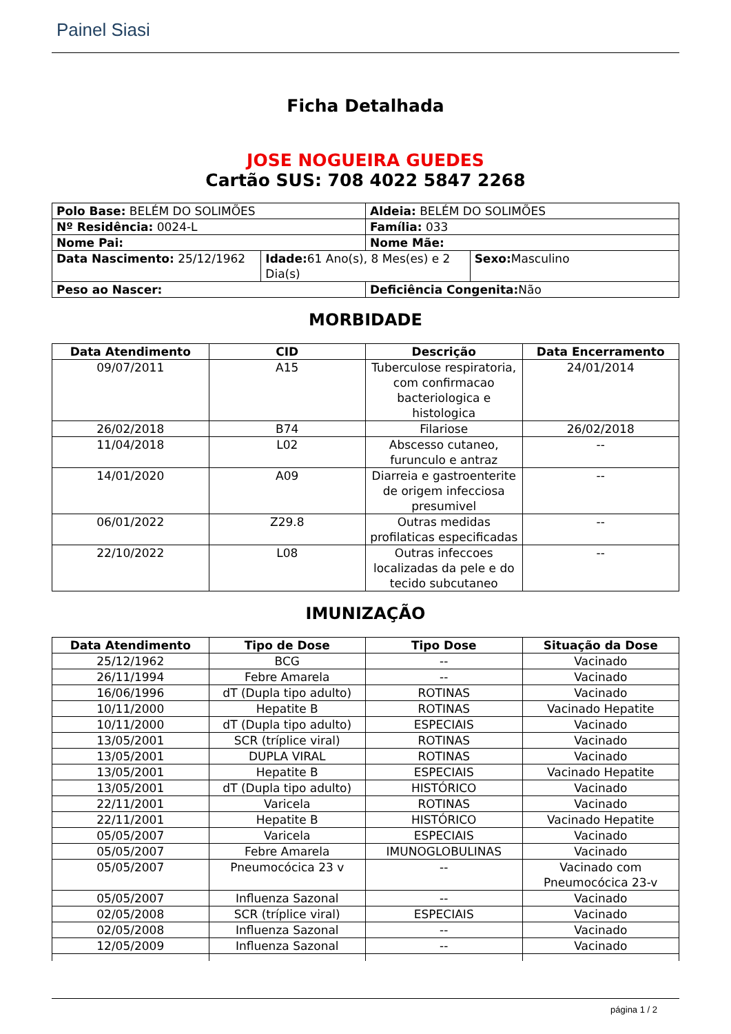Painel Siasi
Ficha Detalhada
JOSE NOGUEIRA GUEDES
Cartão SUS: 708 4022 5847 2268
| Polo Base: BELÉM DO SOLIMÕES | | Aldeia: BELÉM DO SOLIMÕES | |
| Nº Residência: 0024-L | | Família: 033 | |
| Nome Pai: | | Nome Mãe: | |
| Data Nascimento: 25/12/1962 | Idade: 61 Ano(s), 8 Mes(es) e 2 Dia(s) | | Sexo: Masculino |
| Peso ao Nascer: | | Deficiência Congenita: Não | |
MORBIDADE
| Data Atendimento | CID | Descrição | Data Encerramento |
| --- | --- | --- | --- |
| 09/07/2011 | A15 | Tuberculose respiratoria, com confirmacao bacteriologica e histologica | 24/01/2014 |
| 26/02/2018 | B74 | Filariose | 26/02/2018 |
| 11/04/2018 | L02 | Abscesso cutaneo, furunculo e antraz | -- |
| 14/01/2020 | A09 | Diarreia e gastroenterite de origem infecciosa presumivel | -- |
| 06/01/2022 | Z29.8 | Outras medidas profilaticas especificadas | -- |
| 22/10/2022 | L08 | Outras infeccoes localizadas da pele e do tecido subcutaneo | -- |
IMUNIZAÇÃO
| Data Atendimento | Tipo de Dose | Tipo Dose | Situação da Dose |
| --- | --- | --- | --- |
| 25/12/1962 | BCG | -- | Vacinado |
| 26/11/1994 | Febre Amarela | -- | Vacinado |
| 16/06/1996 | dT (Dupla tipo adulto) | ROTINAS | Vacinado |
| 10/11/2000 | Hepatite B | ROTINAS | Vacinado Hepatite |
| 10/11/2000 | dT (Dupla tipo adulto) | ESPECIAIS | Vacinado |
| 13/05/2001 | SCR (tríplice viral) | ROTINAS | Vacinado |
| 13/05/2001 | DUPLA VIRAL | ROTINAS | Vacinado |
| 13/05/2001 | Hepatite B | ESPECIAIS | Vacinado Hepatite |
| 13/05/2001 | dT (Dupla tipo adulto) | HISTÓRICO | Vacinado |
| 22/11/2001 | Varicela | ROTINAS | Vacinado |
| 22/11/2001 | Hepatite B | HISTÓRICO | Vacinado Hepatite |
| 05/05/2007 | Varicela | ESPECIAIS | Vacinado |
| 05/05/2007 | Febre Amarela | IMUNOGLOBULINAS | Vacinado |
| 05/05/2007 | Pneumocócica 23 v | -- | Vacinado com Pneumocócica 23-v |
| 05/05/2007 | Influenza Sazonal | -- | Vacinado |
| 02/05/2008 | SCR (tríplice viral) | ESPECIAIS | Vacinado |
| 02/05/2008 | Influenza Sazonal | -- | Vacinado |
| 12/05/2009 | Influenza Sazonal | -- | Vacinado |
página 1 / 2